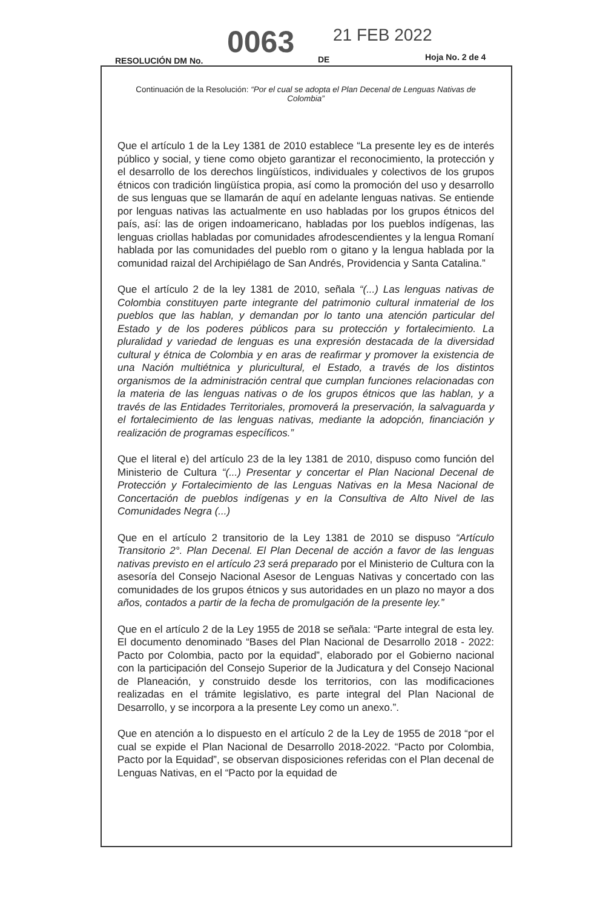RESOLUCIÓN DM No.
0063 DE
21 FEB 2022
Hoja No. 2 de 4
Continuación de la Resolución: “Por el cual se adopta el Plan Decenal de Lenguas Nativas de Colombia”
Que el artículo 1 de la Ley 1381 de 2010 establece “La presente ley es de interés público y social, y tiene como objeto garantizar el reconocimiento, la protección y el desarrollo de los derechos lingüísticos, individuales y colectivos de los grupos étnicos con tradición lingüística propia, así como la promoción del uso y desarrollo de sus lenguas que se llamarán de aquí en adelante lenguas nativas. Se entiende por lenguas nativas las actualmente en uso habladas por los grupos étnicos del país, así: las de origen indoamericano, habladas por los pueblos indígenas, las lenguas criollas habladas por comunidades afrodescendientes y la lengua Romaní hablada por las comunidades del pueblo rom o gitano y la lengua hablada por la comunidad raizal del Archipiélago de San Andrés, Providencia y Santa Catalina.”
Que el artículo 2 de la ley 1381 de 2010, señala “(...) Las lenguas nativas de Colombia constituyen parte integrante del patrimonio cultural inmaterial de los pueblos que las hablan, y demandan por lo tanto una atención particular del Estado y de los poderes públicos para su protección y fortalecimiento. La pluralidad y variedad de lenguas es una expresión destacada de la diversidad cultural y étnica de Colombia y en aras de reafirmar y promover la existencia de una Nación multiétnica y pluricultural, el Estado, a través de los distintos organismos de la administración central que cumplan funciones relacionadas con la materia de las lenguas nativas o de los grupos étnicos que las hablan, y a través de las Entidades Territoriales, promoverá la preservación, la salvaguarda y el fortalecimiento de las lenguas nativas, mediante la adopción, financiación y realización de programas específicos.”
Que el literal e) del artículo 23 de la ley 1381 de 2010, dispuso como función del Ministerio de Cultura “(...) Presentar y concertar el Plan Nacional Decenal de Protección y Fortalecimiento de las Lenguas Nativas en la Mesa Nacional de Concertación de pueblos indígenas y en la Consultiva de Alto Nivel de las Comunidades Negra (...)
Que en el artículo 2 transitorio de la Ley 1381 de 2010 se dispuso “Artículo Transitorio 2°. Plan Decenal. El Plan Decenal de acción a favor de las lenguas nativas previsto en el artículo 23 será preparado por el Ministerio de Cultura con la asesoría del Consejo Nacional Asesor de Lenguas Nativas y concertado con las comunidades de los grupos étnicos y sus autoridades en un plazo no mayor a dos años, contados a partir de la fecha de promulgación de la presente ley.”
Que en el artículo 2 de la Ley 1955 de 2018 se señala: “Parte integral de esta ley. El documento denominado “Bases del Plan Nacional de Desarrollo 2018 - 2022: Pacto por Colombia, pacto por la equidad”, elaborado por el Gobierno nacional con la participación del Consejo Superior de la Judicatura y del Consejo Nacional de Planeación, y construido desde los territorios, con las modificaciones realizadas en el trámite legislativo, es parte integral del Plan Nacional de Desarrollo, y se incorpora a la presente Ley como un anexo.”.
Que en atención a lo dispuesto en el artículo 2 de la Ley de 1955 de 2018 “por el cual se expide el Plan Nacional de Desarrollo 2018-2022. “Pacto por Colombia, Pacto por la Equidad”, se observan disposiciones referidas con el Plan decenal de Lenguas Nativas, en el “Pacto por la equidad de